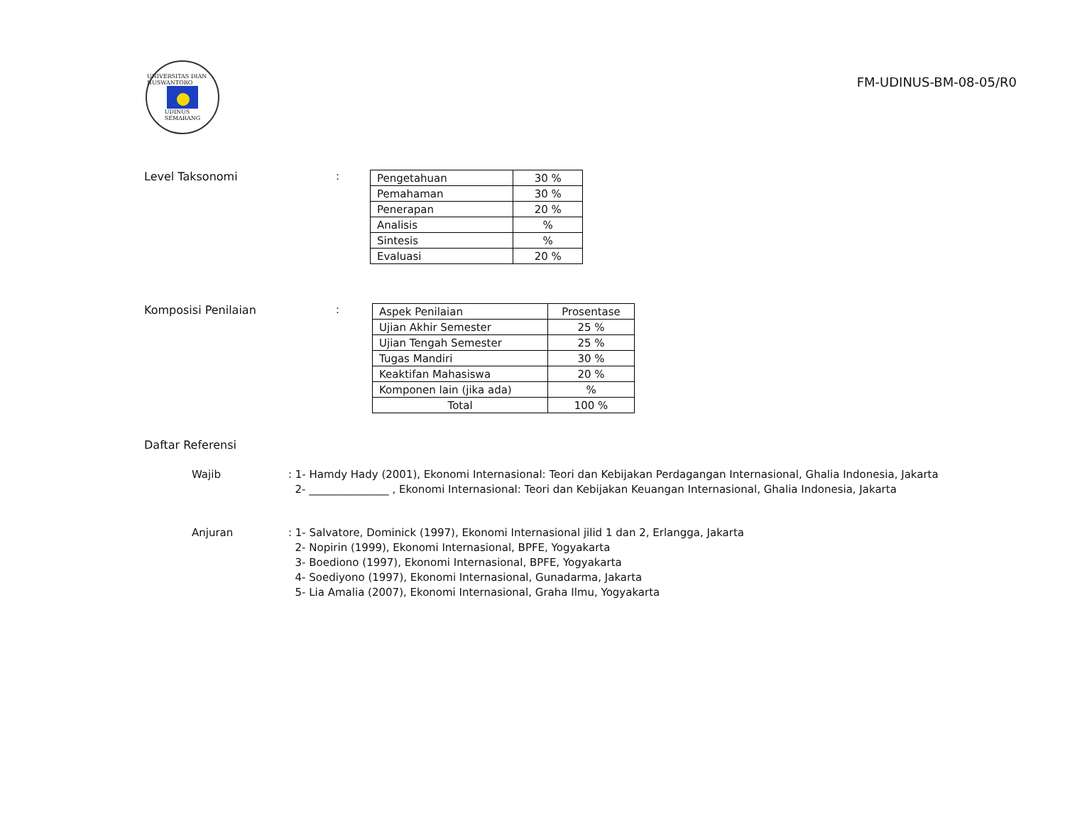UNIVERSITAS DIAN NUSWANTORO
UDINUS
SEMARANG
FM-UDINUS-BM-08-05/R0
Level Taksonomi :
| Pengetahuan | 30 % |
| Pemahaman | 30 % |
| Penerapan | 20 % |
| Analisis | % |
| Sintesis | % |
| Evaluasi | 20 % |
Komposisi Penilaian :
| Aspek Penilaian | Prosentase |
| --- | --- |
| Ujian Akhir Semester | 25 % |
| Ujian Tengah Semester | 25 % |
| Tugas Mandiri | 30 % |
| Keaktifan Mahasiswa | 20 % |
| Komponen lain (jika ada) | % |
| Total | 100 % |
Daftar Referensi
Wajib : 1- Hamdy Hady (2001), Ekonomi Internasional: Teori dan Kebijakan Perdagangan Internasional, Ghalia Indonesia, Jakarta
2- _______________ , Ekonomi Internasional: Teori dan Kebijakan Keuangan Internasional, Ghalia Indonesia, Jakarta
Anjuran : 1- Salvatore, Dominick (1997), Ekonomi Internasional jilid 1 dan 2, Erlangga, Jakarta
2- Nopirin (1999), Ekonomi Internasional, BPFE, Yogyakarta
3- Boediono (1997), Ekonomi Internasional, BPFE, Yogyakarta
4- Soediyono (1997), Ekonomi Internasional, Gunadarma, Jakarta
5- Lia Amalia (2007), Ekonomi Internasional, Graha Ilmu, Yogyakarta